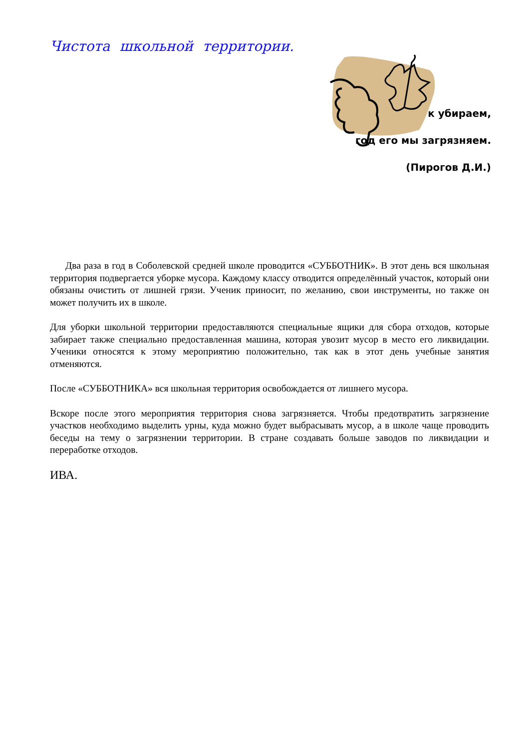Чистота школьной территории.
к убираем,
год его мы загрязняем.
(Пирогов Д.И.)
Два раза в год в Соболевской средней школе проводится «СУББОТНИК». В этот день вся школьная территория подвергается уборке мусора. Каждому классу отводится определённый участок, который они обязаны очистить от лишней грязи. Ученик приносит, по желанию, свои инструменты, но также он может получить их в школе.
Для уборки школьной территории предоставляются специальные ящики для сбора отходов, которые забирает также специально предоставленная машина, которая увозит мусор в место его ликвидации. Ученики относятся к этому мероприятию положительно, так как в этот день учебные занятия отменяются.
После «СУББОТНИКА» вся школьная территория освобождается от лишнего мусора.
Вскоре после этого мероприятия территория снова загрязняется. Чтобы предотвратить загрязнение участков необходимо выделить урны, куда можно будет выбрасывать мусор, а в школе чаще проводить беседы на тему о загрязнении территории. В стране создавать больше заводов по ликвидации и переработке отходов.
ИВА.